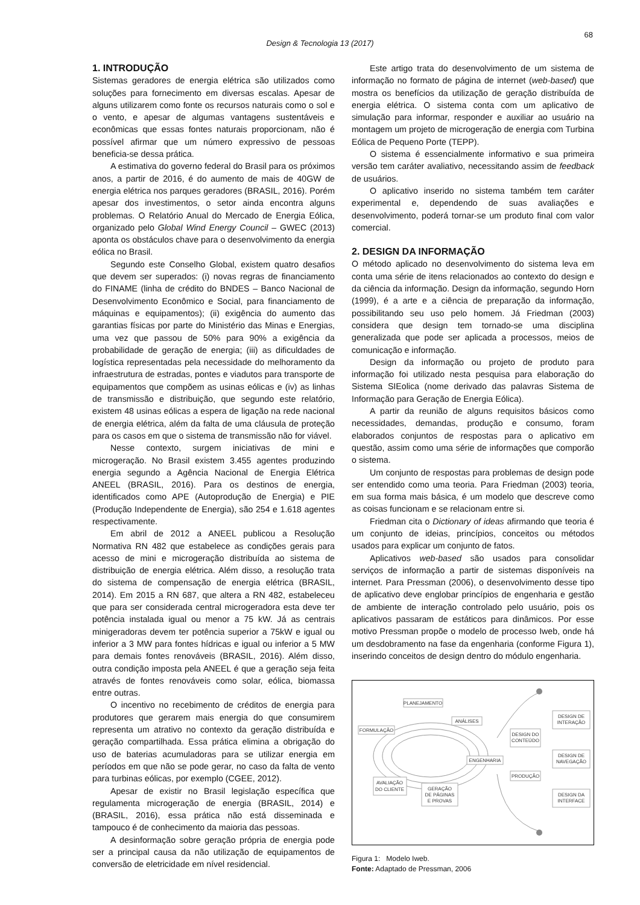68
Design & Tecnologia 13 (2017)
1. INTRODUÇÃO
Sistemas geradores de energia elétrica são utilizados como soluções para fornecimento em diversas escalas. Apesar de alguns utilizarem como fonte os recursos naturais como o sol e o vento, e apesar de algumas vantagens sustentáveis e econômicas que essas fontes naturais proporcionam, não é possível afirmar que um número expressivo de pessoas beneficia-se dessa prática.
A estimativa do governo federal do Brasil para os próximos anos, a partir de 2016, é do aumento de mais de 40GW de energia elétrica nos parques geradores (BRASIL, 2016). Porém apesar dos investimentos, o setor ainda encontra alguns problemas. O Relatório Anual do Mercado de Energia Eólica, organizado pelo Global Wind Energy Council – GWEC (2013) aponta os obstáculos chave para o desenvolvimento da energia eólica no Brasil.
Segundo este Conselho Global, existem quatro desafios que devem ser superados: (i) novas regras de financiamento do FINAME (linha de crédito do BNDES – Banco Nacional de Desenvolvimento Econômico e Social, para financiamento de máquinas e equipamentos); (ii) exigência do aumento das garantias físicas por parte do Ministério das Minas e Energias, uma vez que passou de 50% para 90% a exigência da probabilidade de geração de energia; (iii) as dificuldades de logística representadas pela necessidade do melhoramento da infraestrutura de estradas, pontes e viadutos para transporte de equipamentos que compõem as usinas eólicas e (iv) as linhas de transmissão e distribuição, que segundo este relatório, existem 48 usinas eólicas a espera de ligação na rede nacional de energia elétrica, além da falta de uma cláusula de proteção para os casos em que o sistema de transmissão não for viável.
Nesse contexto, surgem iniciativas de mini e microgeração. No Brasil existem 3.455 agentes produzindo energia segundo a Agência Nacional de Energia Elétrica ANEEL (BRASIL, 2016). Para os destinos de energia, identificados como APE (Autoprodução de Energia) e PIE (Produção Independente de Energia), são 254 e 1.618 agentes respectivamente.
Em abril de 2012 a ANEEL publicou a Resolução Normativa RN 482 que estabelece as condições gerais para acesso de mini e microgeração distribuída ao sistema de distribuição de energia elétrica. Além disso, a resolução trata do sistema de compensação de energia elétrica (BRASIL, 2014). Em 2015 a RN 687, que altera a RN 482, estabeleceu que para ser considerada central microgeradora esta deve ter potência instalada igual ou menor a 75 kW. Já as centrais minigeradoras devem ter potência superior a 75kW e igual ou inferior a 3 MW para fontes hídricas e igual ou inferior a 5 MW para demais fontes renováveis (BRASIL, 2016). Além disso, outra condição imposta pela ANEEL é que a geração seja feita através de fontes renováveis como solar, eólica, biomassa entre outras.
O incentivo no recebimento de créditos de energia para produtores que gerarem mais energia do que consumirem representa um atrativo no contexto da geração distribuída e geração compartilhada. Essa prática elimina a obrigação do uso de baterias acumuladoras para se utilizar energia em períodos em que não se pode gerar, no caso da falta de vento para turbinas eólicas, por exemplo (CGEE, 2012).
Apesar de existir no Brasil legislação específica que regulamenta microgeração de energia (BRASIL, 2014) e (BRASIL, 2016), essa prática não está disseminada e tampouco é de conhecimento da maioria das pessoas.
A desinformação sobre geração própria de energia pode ser a principal causa da não utilização de equipamentos de conversão de eletricidade em nível residencial.
Este artigo trata do desenvolvimento de um sistema de informação no formato de página de internet (web-based) que mostra os benefícios da utilização de geração distribuída de energia elétrica. O sistema conta com um aplicativo de simulação para informar, responder e auxiliar ao usuário na montagem um projeto de microgeração de energia com Turbina Eólica de Pequeno Porte (TEPP).
O sistema é essencialmente informativo e sua primeira versão tem caráter avaliativo, necessitando assim de feedback de usuários.
O aplicativo inserido no sistema também tem caráter experimental e, dependendo de suas avaliações e desenvolvimento, poderá tornar-se um produto final com valor comercial.
2. DESIGN DA INFORMAÇÃO
O método aplicado no desenvolvimento do sistema leva em conta uma série de itens relacionados ao contexto do design e da ciência da informação. Design da informação, segundo Horn (1999), é a arte e a ciência de preparação da informação, possibilitando seu uso pelo homem. Já Friedman (2003) considera que design tem tornado-se uma disciplina generalizada que pode ser aplicada a processos, meios de comunicação e informação.
Design da informação ou projeto de produto para informação foi utilizado nesta pesquisa para elaboração do Sistema SIEolica (nome derivado das palavras Sistema de Informação para Geração de Energia Eólica).
A partir da reunião de alguns requisitos básicos como necessidades, demandas, produção e consumo, foram elaborados conjuntos de respostas para o aplicativo em questão, assim como uma série de informações que comporão o sistema.
Um conjunto de respostas para problemas de design pode ser entendido como uma teoria. Para Friedman (2003) teoria, em sua forma mais básica, é um modelo que descreve como as coisas funcionam e se relacionam entre si.
Friedman cita o Dictionary of ideas afirmando que teoria é um conjunto de ideias, princípios, conceitos ou métodos usados para explicar um conjunto de fatos.
Aplicativos web-based são usados para consolidar serviços de informação a partir de sistemas disponíveis na internet. Para Pressman (2006), o desenvolvimento desse tipo de aplicativo deve englobar princípios de engenharia e gestão de ambiente de interação controlado pelo usuário, pois os aplicativos passaram de estáticos para dinâmicos. Por esse motivo Pressman propõe o modelo de processo Iweb, onde há um desdobramento na fase da engenharia (conforme Figura 1), inserindo conceitos de design dentro do módulo engenharia.
PLANEJAMENTO
ANÁLISES
FORMULAÇÃO
ENGENHARIA
AVALIAÇÃO
DO CLIENTE
GERAÇÃO
DE PÁGINAS
E PROVAS
DESIGN DO
CONTEÚDO
PRODUÇÃO
DESIGN DE
INTERAÇÃO
DESIGN DE
NAVEGAÇÃO
DESIGN DA
INTERFACE
Figura 1: Modelo Iweb.
Fonte: Adaptado de Pressman, 2006